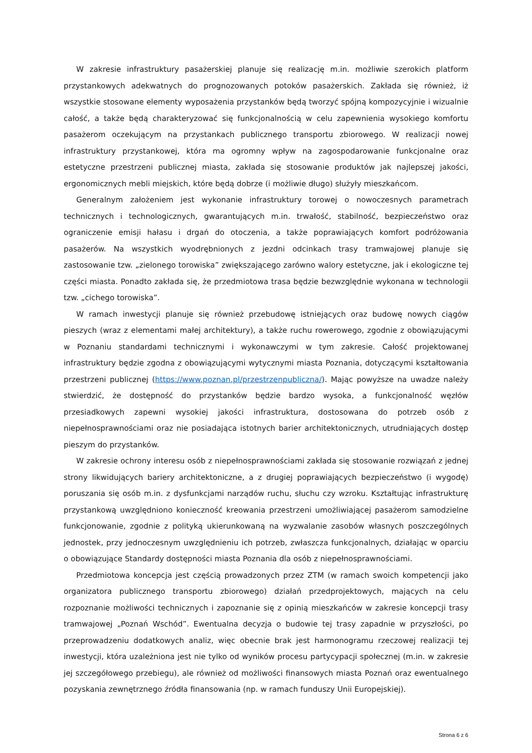W zakresie infrastruktury pasażerskiej planuje się realizację m.in. możliwie szerokich platform przystankowych adekwatnych do prognozowanych potoków pasażerskich. Zakłada się również, iż wszystkie stosowane elementy wyposażenia przystanków będą tworzyć spójną kompozycyjnie i wizualnie całość, a także będą charakteryzować się funkcjonalnością w celu zapewnienia wysokiego komfortu pasażerom oczekującym na przystankach publicznego transportu zbiorowego. W realizacji nowej infrastruktury przystankowej, która ma ogromny wpływ na zagospodarowanie funkcjonalne oraz estetyczne przestrzeni publicznej miasta, zakłada się stosowanie produktów jak najlepszej jakości, ergonomicznych mebli miejskich, które będą dobrze (i możliwie długo) służyły mieszkańcom.
Generalnym założeniem jest wykonanie infrastruktury torowej o nowoczesnych parametrach technicznych i technologicznych, gwarantujących m.in. trwałość, stabilność, bezpieczeństwo oraz ograniczenie emisji hałasu i drgań do otoczenia, a także poprawiających komfort podróżowania pasażerów. Na wszystkich wyodrębnionych z jezdni odcinkach trasy tramwajowej planuje się zastosowanie tzw. „zielonego torowiska” zwiększającego zarówno walory estetyczne, jak i ekologiczne tej części miasta. Ponadto zakłada się, że przedmiotowa trasa będzie bezwzględnie wykonana w technologii tzw. „cichego torowiska”.
W ramach inwestycji planuje się również przebudowę istniejących oraz budowę nowych ciągów pieszych (wraz z elementami małej architektury), a także ruchu rowerowego, zgodnie z obowiązującymi w Poznaniu standardami technicznymi i wykonawczymi w tym zakresie. Całość projektowanej infrastruktury będzie zgodna z obowiązującymi wytycznymi miasta Poznania, dotyczącymi kształtowania przestrzeni publicznej (https://www.poznan.pl/przestrzenpubliczna/). Mając powyższe na uwadze należy stwierdzić, że dostępność do przystanków będzie bardzo wysoka, a funkcjonalność węzłów przesiadkowych zapewni wysokiej jakości infrastruktura, dostosowana do potrzeb osób z niepełnosprawnościami oraz nie posiadająca istotnych barier architektonicznych, utrudniających dostęp pieszym do przystanków.
W zakresie ochrony interesu osób z niepełnosprawnościami zakłada się stosowanie rozwiązań z jednej strony likwidujących bariery architektoniczne, a z drugiej poprawiających bezpieczeństwo (i wygodę) poruszania się osób m.in. z dysfunkcjami narządów ruchu, słuchu czy wzroku. Kształtując infrastrukturę przystankową uwzględniono konieczność kreowania przestrzeni umożliwiającej pasażerom samodzielne funkcjonowanie, zgodnie z polityką ukierunkowaną na wyzwalanie zasobów własnych poszczególnych jednostek, przy jednoczesnym uwzględnieniu ich potrzeb, zwłaszcza funkcjonalnych, działając w oparciu o obowiązujące Standardy dostępności miasta Poznania dla osób z niepełnosprawnościami.
Przedmiotowa koncepcja jest częścią prowadzonych przez ZTM (w ramach swoich kompetencji jako organizatora publicznego transportu zbiorowego) działań przedprojektowych, mających na celu rozpoznanie możliwości technicznych i zapoznanie się z opinią mieszkańców w zakresie koncepcji trasy tramwajowej „Poznań Wschód”. Ewentualna decyzja o budowie tej trasy zapadnie w przyszłości, po przeprowadzeniu dodatkowych analiz, więc obecnie brak jest harmonogramu rzeczowej realizacji tej inwestycji, która uzależniona jest nie tylko od wyników procesu partycypacji społecznej (m.in. w zakresie jej szczegółowego przebiegu), ale również od możliwości finansowych miasta Poznań oraz ewentualnego pozyskania zewnętrznego źródła finansowania (np. w ramach funduszy Unii Europejskiej).
Strona 6 z 6